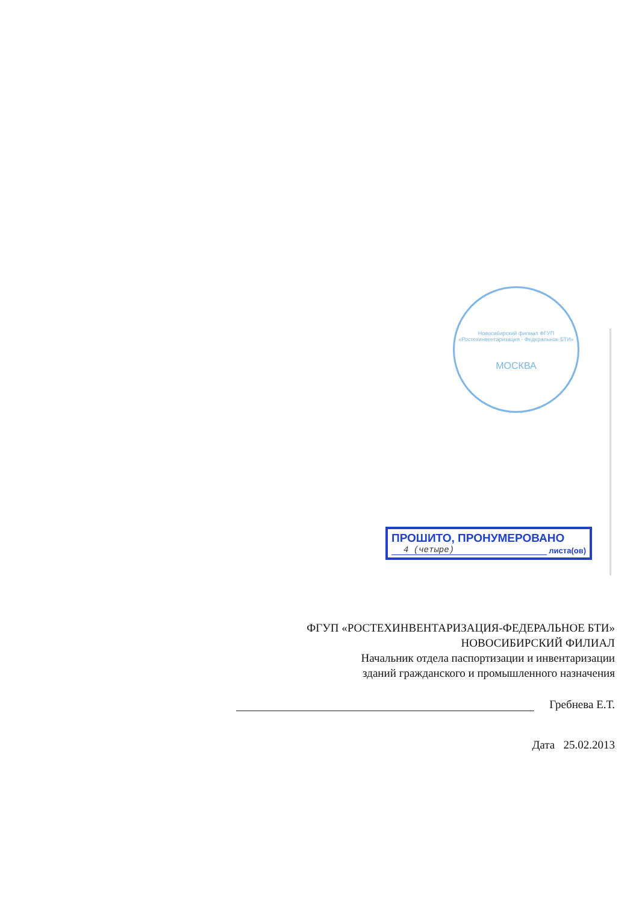Новосибирский филиал ФГУП «Ростехинвентаризация - Федеральное БТИ»
МОСКВА
ПРОШИТО, ПРОНУМЕРОВАНО
4 (четыре)
листа(ов)
ФГУП «РОСТЕХИНВЕНТАРИЗАЦИЯ-ФЕДЕРАЛЬНОЕ БТИ»
НОВОСИБИРСКИЙ ФИЛИАЛ
Начальник отдела паспортизации и инвентаризации
зданий гражданского и промышленного назначения
Гребнева Е.Т.
Дата 25.02.2013